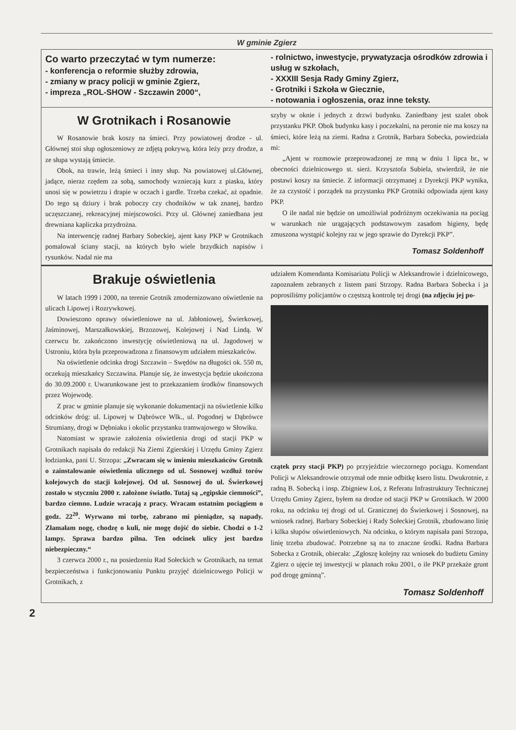W gminie Zgierz
Co warto przeczytać w tym numerze:
- konferencja o reformie służby zdrowia,
- zmiany w pracy policji w gminie Zgierz,
- impreza „ROL-SHOW - Szczawin 2000“,
- rolnictwo, inwestycje, prywatyzacja ośrodków zdrowia i usług w szkołach,
- XXXIII Sesja Rady Gminy Zgierz,
- Grotniki i Szkoła w Giecznie,
- notowania i ogłoszenia, oraz inne teksty.
W Grotnikach i Rosanowie
W Rosanowie brak koszy na śmieci. Przy powiatowej drodze - ul. Głównej stoi słup ogłoszeniowy ze zdjętą pokrywą, która leży przy drodze, a ze słupa wystają śmiecie.
Obok, na trawie, leżą śmieci i inny słup. Na powiatowej ul.Głównej, jadące, nieraz rzędem za sobą, samochody wzniecają kurz z piasku, który unosi się w powietrzu i drapie w oczach i gardle. Trzeba czekać, aż opadnie. Do tego są dziury i brak poboczy czy chodników w tak znanej, bardzo uczęszczanej, rekreacyjnej miejscowości. Przy ul. Głównej zaniedbana jest drewniana kapliczka przydrożna.
Na interwencję radnej Barbary Sobeckiej, ajent kasy PKP w Grotnikach pomalował ściany stacji, na których było wiele brzydkich napisów i rysunków. Nadal nie ma
szyby w oknie i jednych z drzwi budynku. Zaniedbany jest szalet obok przystanku PKP. Obok budynku kasy i poczekalni, na peronie nie ma koszy na śmieci, które leżą na ziemi. Radna z Grotnik, Barbara Sobecka, powiedziała mi:
„Ajent w rozmowie przeprowadzonej ze mną w dniu 1 lipca br., w obecności dzielnicowego st. sierż. Krzysztofa Subiela, stwierdził, że nie postawi koszy na śmiecie. Z informacji otrzymanej z Dyrekcji PKP wynika, że za czystość i porządek na przystanku PKP Grotniki odpowiada ajent kasy PKP.
O ile nadal nie będzie on umożliwiał podróżnym oczekiwania na pociąg w warunkach nie urągających podstawowym zasadom higieny, będę zmuszona wystąpić kolejny raz w jego sprawie do Dyrekcji PKP”.
Tomasz Soldenhoff
Brakuje oświetlenia
W latach 1999 i 2000, na terenie Grotnik zmodernizowano oświetlenie na ulicach Lipowej i Rozrywkowej.
Dowieszono oprawy oświetleniowe na ul. Jabłoniowej, Świerkowej, Jaśminowej, Marszałkowskiej, Brzozowej, Kolejowej i Nad Lindą. W czerwcu br. zakończono inwestycję oświetleniową na ul. Jagodowej w Ustroniu, która była przeprowadzona z finansowym udziałem mieszkańców.
Na oświetlenie odcinka drogi Szczawin – Swędów na długości ok. 550 m, oczekują mieszkańcy Szczawina. Planuje się, że inwestycja będzie ukończona do 30.09.2000 r. Uwarunkowane jest to przekazaniem środków finansowych przez Wojewodę.
Z prac w gminie planuje się wykonanie dokumentacji na oświetlenie kilku odcinków dróg: ul. Lipowej w Dąbrówce Wlk., ul. Pogodnej w Dąbrówce Strumiany, drogi w Dębniaku i okolic przystanku tramwajowego w Słowiku.
Natomiast w sprawie założenia oświetlenia drogi od stacji PKP w Grotnikach napisała do redakcji Na Ziemi Zgierskiej i Urzędu Gminy Zgierz łodzianka, pani U. Strzopa: „Zwracam się w imieniu mieszkańców Grotnik o zainstalowanie oświetlenia ulicznego od ul. Sosnowej wzdłuż torów kolejowych do stacji kolejowej. Od ul. Sosnowej do ul. Świerkowej zostało w styczniu 2000 r. założone światło. Tutaj są „egipskie ciemności”, bardzo ciemno. Ludzie wracają z pracy. Wracam ostatnim pociągiem o godz. 22<sup>20</sup>. Wyrwano mi torbę, zabrano mi pieniądze, są napady. Złamałam nogę, chodzę o kuli, nie mogę dojść do siebie. Chodzi o 1-2 lampy. Sprawa bardzo pilna. Ten odcinek ulicy jest bardzo niebezpieczny.“
3 czerwca 2000 r., na posiedzeniu Rad Sołeckich w Grotnikach, na temat bezpieczeństwa i funkcjonowaniu Punktu przyjęć dzielnicowego Policji w Grotnikach, z
udziałem Komendanta Komisariatu Policji w Aleksandrowie i dzielnicowego, zapoznałem zebranych z listem pani Strzopy. Radna Barbara Sobecka i ja poprosiliśmy policjantów o częstszą kontrolę tej drogi (na zdjęciu jej po-
czątek przy stacji PKP) po przyjeździe wieczornego pociągu. Komendant Policji w Aleksandrowie otrzymał ode mnie odbitkę ksero listu. Dwukrotnie, z radną B. Sobecką i insp. Zbigniew Łoś, z Referatu Infrastruktury Technicznej Urzędu Gminy Zgierz, byłem na drodze od stacji PKP w Grotnikach. W 2000 roku, na odcinku tej drogi od ul. Granicznej do Świerkowej i Sosnowej, na wniosek radnej. Barbary Sobeckiej i Rady Sołeckiej Grotnik, zbudowano linię i kilka słupów oświetleniowych. Na odcinku, o którym napisała pani Strzopa, linię trzeba zbudować. Potrzebne są na to znaczne środki. Radna Barbara Sobecka z Grotnik, obiecała: „Zgłoszę kolejny raz wniosek do budżetu Gminy Zgierz o ujęcie tej inwestycji w planach roku 2001, o ile PKP przekaże grunt pod drogę gminną”.
Tomasz Soldenhoff
2